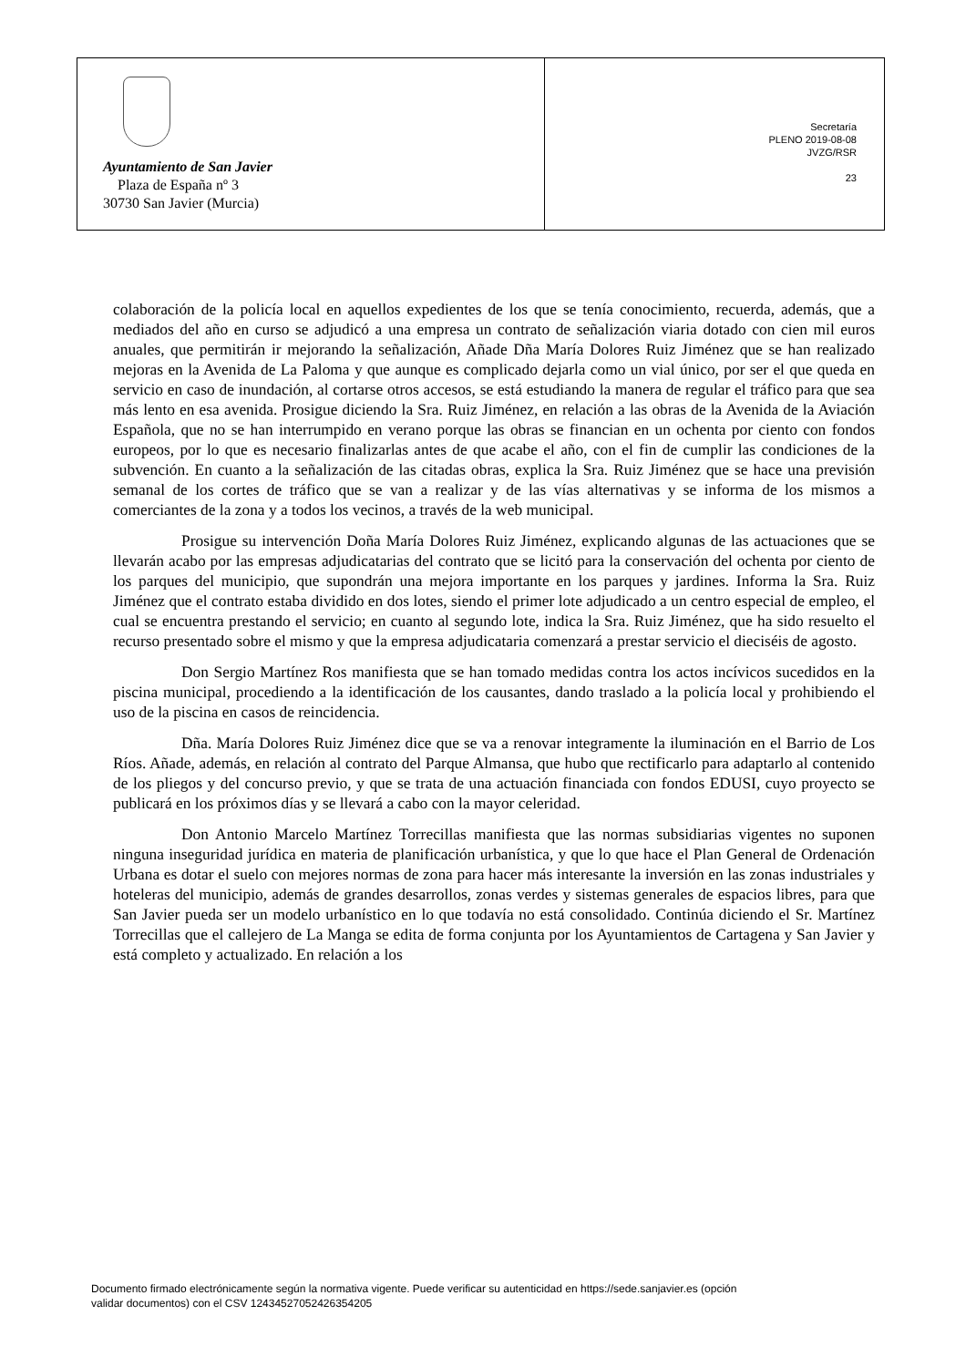| Ayuntamiento de San Javier Plaza de España nº 3 30730 San Javier (Murcia) | Secretaría PLENO 2019-08-08 JVZG/RSR 23 |
colaboración de la policía local en aquellos expedientes de los que se tenía conocimiento, recuerda, además, que a mediados del año en curso se adjudicó a una empresa un contrato de señalización viaria dotado con cien mil euros anuales, que permitirán ir mejorando la señalización, Añade Dña María Dolores Ruiz Jiménez que se han realizado mejoras en la Avenida de La Paloma y que aunque es complicado dejarla como un vial único, por ser el que queda en servicio en caso de inundación, al cortarse otros accesos, se está estudiando la manera de regular el tráfico para que sea más lento en esa avenida. Prosigue diciendo la Sra. Ruiz Jiménez, en relación a las obras de la Avenida de la Aviación Española, que no se han interrumpido en verano porque las obras se financian en un ochenta por ciento con fondos europeos, por lo que es necesario finalizarlas antes de que acabe el año, con el fin de cumplir las condiciones de la subvención. En cuanto a la señalización de las citadas obras, explica la Sra. Ruiz Jiménez que se hace una previsión semanal de los cortes de tráfico que se van a realizar y de las vías alternativas y se informa de los mismos a comerciantes de la zona y a todos los vecinos, a través de la web municipal.
Prosigue su intervención Doña María Dolores Ruiz Jiménez, explicando algunas de las actuaciones que se llevarán acabo por las empresas adjudicatarias del contrato que se licitó para la conservación del ochenta por ciento de los parques del municipio, que supondrán una mejora importante en los parques y jardines. Informa la Sra. Ruiz Jiménez que el contrato estaba dividido en dos lotes, siendo el primer lote adjudicado a un centro especial de empleo, el cual se encuentra prestando el servicio; en cuanto al segundo lote, indica la Sra. Ruiz Jiménez, que ha sido resuelto el recurso presentado sobre el mismo y que la empresa adjudicataria comenzará a prestar servicio el dieciséis de agosto.
Don Sergio Martínez Ros manifiesta que se han tomado medidas contra los actos incívicos sucedidos en la piscina municipal, procediendo a la identificación de los causantes, dando traslado a la policía local y prohibiendo el uso de la piscina en casos de reincidencia.
Dña. María Dolores Ruiz Jiménez dice que se va a renovar integramente la iluminación en el Barrio de Los Ríos. Añade, además, en relación al contrato del Parque Almansa, que hubo que rectificarlo para adaptarlo al contenido de los pliegos y del concurso previo, y que se trata de una actuación financiada con fondos EDUSI, cuyo proyecto se publicará en los próximos días y se llevará a cabo con la mayor celeridad.
Don Antonio Marcelo Martínez Torrecillas manifiesta que las normas subsidiarias vigentes no suponen ninguna inseguridad jurídica en materia de planificación urbanística, y que lo que hace el Plan General de Ordenación Urbana es dotar el suelo con mejores normas de zona para hacer más interesante la inversión en las zonas industriales y hoteleras del municipio, además de grandes desarrollos, zonas verdes y sistemas generales de espacios libres, para que San Javier pueda ser un modelo urbanístico en lo que todavía no está consolidado. Continúa diciendo el Sr. Martínez Torrecillas que el callejero de La Manga se edita de forma conjunta por los Ayuntamientos de Cartagena y San Javier y está completo y actualizado. En relación a los
Documento firmado electrónicamente según la normativa vigente. Puede verificar su autenticidad en https://sede.sanjavier.es (opción
validar documentos) con el CSV 12434527052426354205